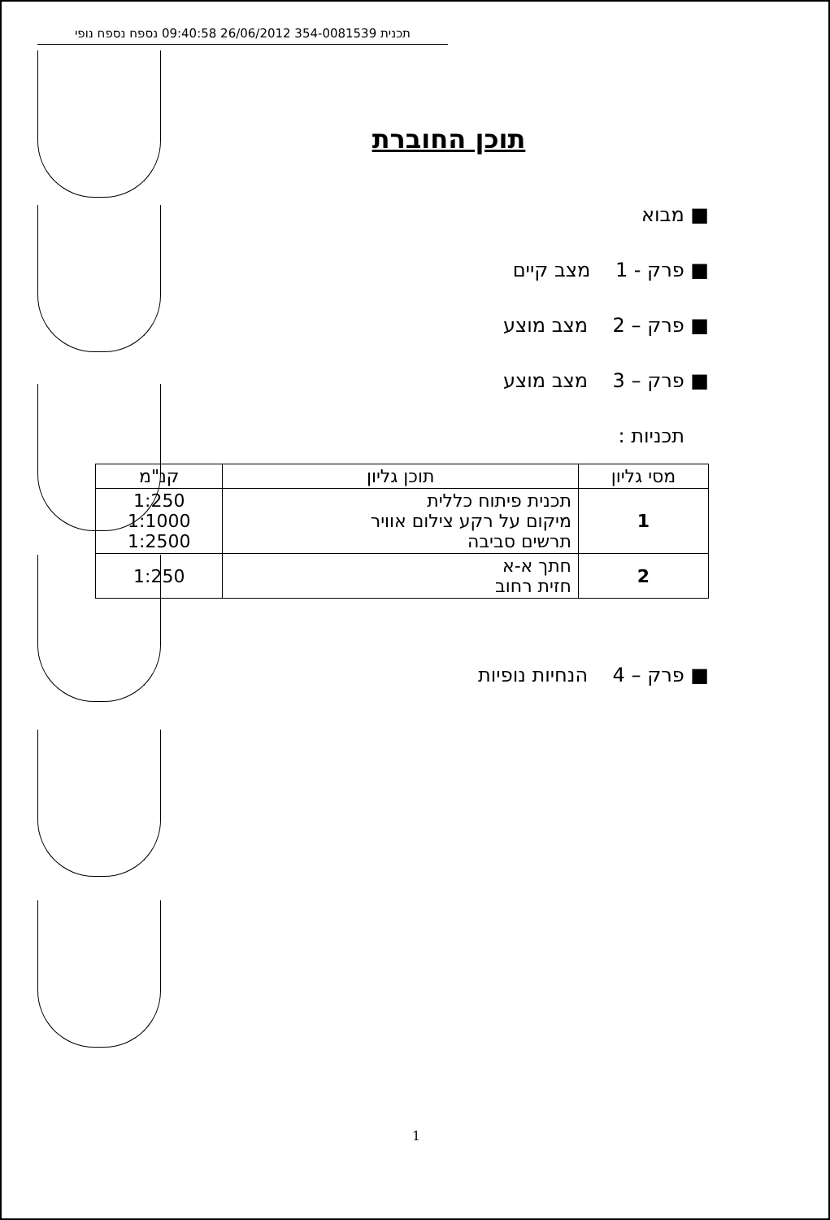תכנית 354-0081539 26/06/2012 09:40:58 נספח נספח נופי
תוכן החוברת
■ מבוא
■ פרק - 1 מצב קיים
■ פרק – 2 מצב מוצע
■ פרק – 3 מצב מוצע
תכניות :
| מסי גליון | תוכן גליון | קנ"מ |
| --- | --- | --- |
| 1 | תכנית פיתוח כללית מיקום על רקע צילום אוויר תרשים סביבה | 1:250 1:1000 1:2500 |
| 2 | חתך א-א חזית רחוב | 1:250 |
■ פרק – 4 הנחיות נופיות
1